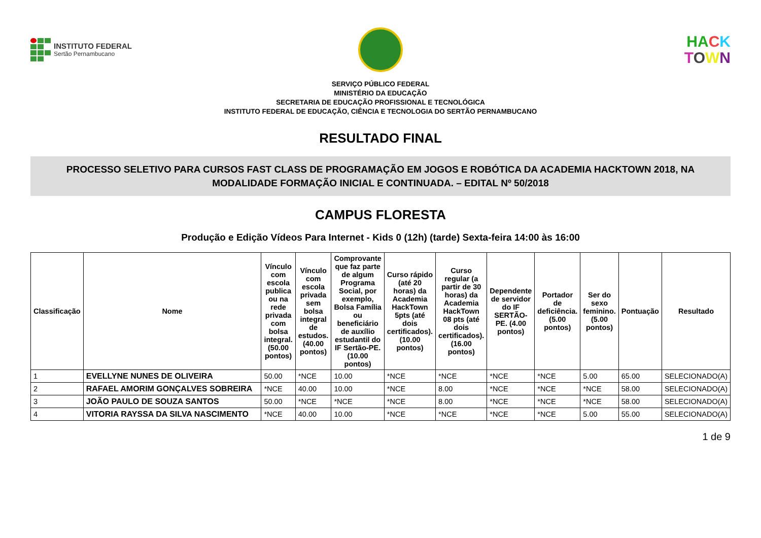INSTITUTO FEDERAL
Sertão Pernambucano
HA CK
TOWN
SERVIÇO PÚBLICO FEDERAL
MINISTÉRIO DA EDUCAÇÃO
SECRETARIA DE EDUCAÇÃO PROFISSIONAL E TECNOLÓGICA
INSTITUTO FEDERAL DE EDUCAÇÃO, CIÊNCIA E TECNOLOGIA DO SERTÃO PERNAMBUCANO
RESULTADO FINAL
PROCESSO SELETIVO PARA CURSOS FAST CLASS DE PROGRAMAÇÃO EM JOGOS E ROBÓTICA DA ACADEMIA HACKTOWN 2018, NA MODALIDADE FORMAÇÃO INICIAL E CONTINUADA. – EDITAL Nº 50/2018
CAMPUS FLORESTA
Produção e Edição Vídeos Para Internet - Kids 0 (12h) (tarde) Sexta-feira 14:00 às 16:00
| Classificação | Nome | Vínculo com escola publica ou na rede privada com bolsa integral. (50.00 pontos) | Vínculo com escola privada sem bolsa integral de estudos. (40.00 pontos) | Comprovante que faz parte de algum Programa Social, por exemplo, Bolsa Família ou beneficiário de auxílio estudantil do IF Sertão-PE. (10.00 pontos) | Curso rápido (até 20 horas) da Academia HackTown 5pts (até dois certificados). (10.00 pontos) | Curso regular (a partir de 30 horas) da Academia HackTown 08 pts (até dois certificados). (16.00 pontos) | Dependente de servidor do IF SERTÃO-PE. (4.00 pontos) | Portador de deficiência. (5.00 pontos) | Ser do sexo feminino. (5.00 pontos) | Pontuação | Resultado |
| --- | --- | --- | --- | --- | --- | --- | --- | --- | --- | --- | --- |
| 1 | EVELLYNE NUNES DE OLIVEIRA | 50.00 | *NCE | 10.00 | *NCE | *NCE | *NCE | *NCE | 5.00 | 65.00 | SELECIONADO(A) |
| 2 | RAFAEL AMORIM GONÇALVES SOBREIRA | *NCE | 40.00 | 10.00 | *NCE | 8.00 | *NCE | *NCE | *NCE | 58.00 | SELECIONADO(A) |
| 3 | JOÃO PAULO DE SOUZA SANTOS | 50.00 | *NCE | *NCE | *NCE | 8.00 | *NCE | *NCE | *NCE | 58.00 | SELECIONADO(A) |
| 4 | VITORIA RAYSSA DA SILVA NASCIMENTO | *NCE | 40.00 | 10.00 | *NCE | *NCE | *NCE | *NCE | 5.00 | 55.00 | SELECIONADO(A) |
1 de 9